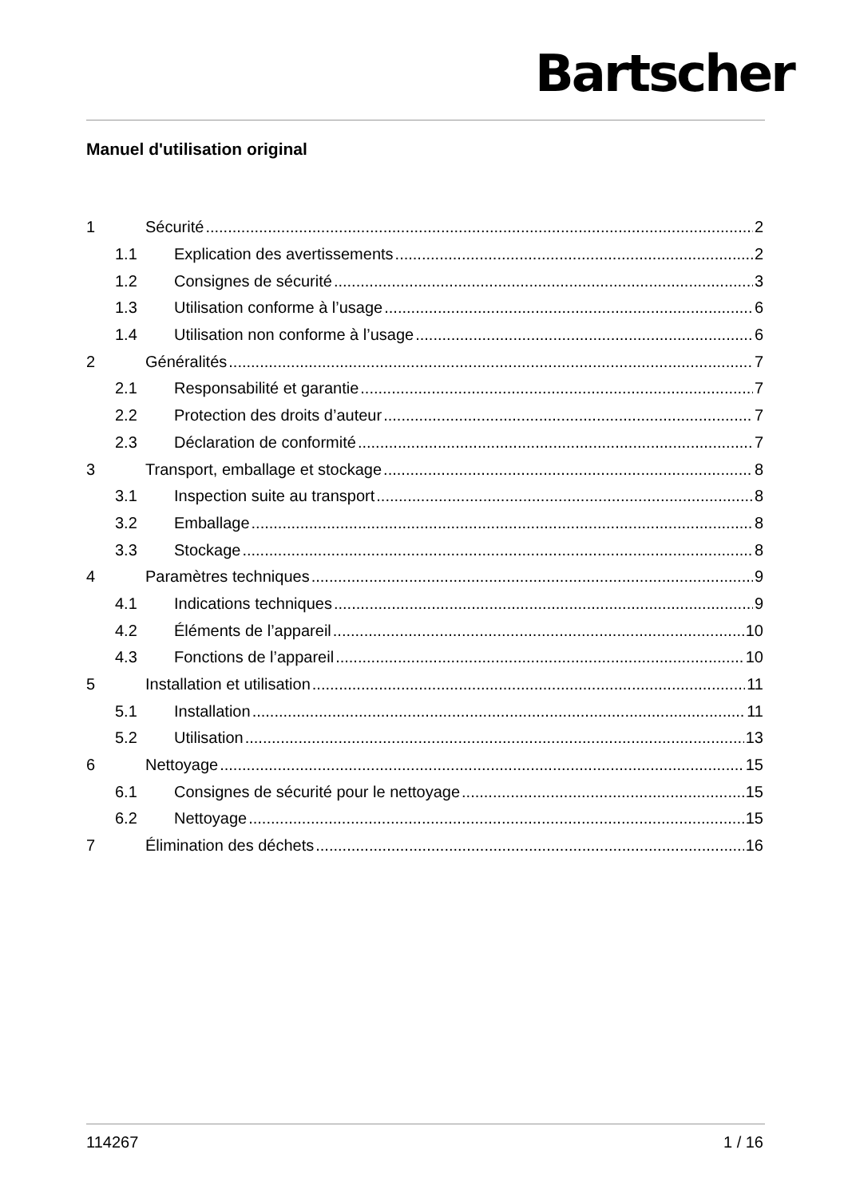Bartscher
Manuel d'utilisation original
1 Sécurité 2
1.1 Explication des avertissements 2
1.2 Consignes de sécurité 3
1.3 Utilisation conforme à l’usage 6
1.4 Utilisation non conforme à l’usage 6
2 Généralités 7
2.1 Responsabilité et garantie 7
2.2 Protection des droits d’auteur 7
2.3 Déclaration de conformité 7
3 Transport, emballage et stockage 8
3.1 Inspection suite au transport 8
3.2 Emballage 8
3.3 Stockage 8
4 Paramètres techniques 9
4.1 Indications techniques 9
4.2 Éléments de l’appareil 10
4.3 Fonctions de l’appareil 10
5 Installation et utilisation 11
5.1 Installation 11
5.2 Utilisation 13
6 Nettoyage 15
6.1 Consignes de sécurité pour le nettoyage 15
6.2 Nettoyage 15
7 Élimination des déchets 16
114267 1 / 16